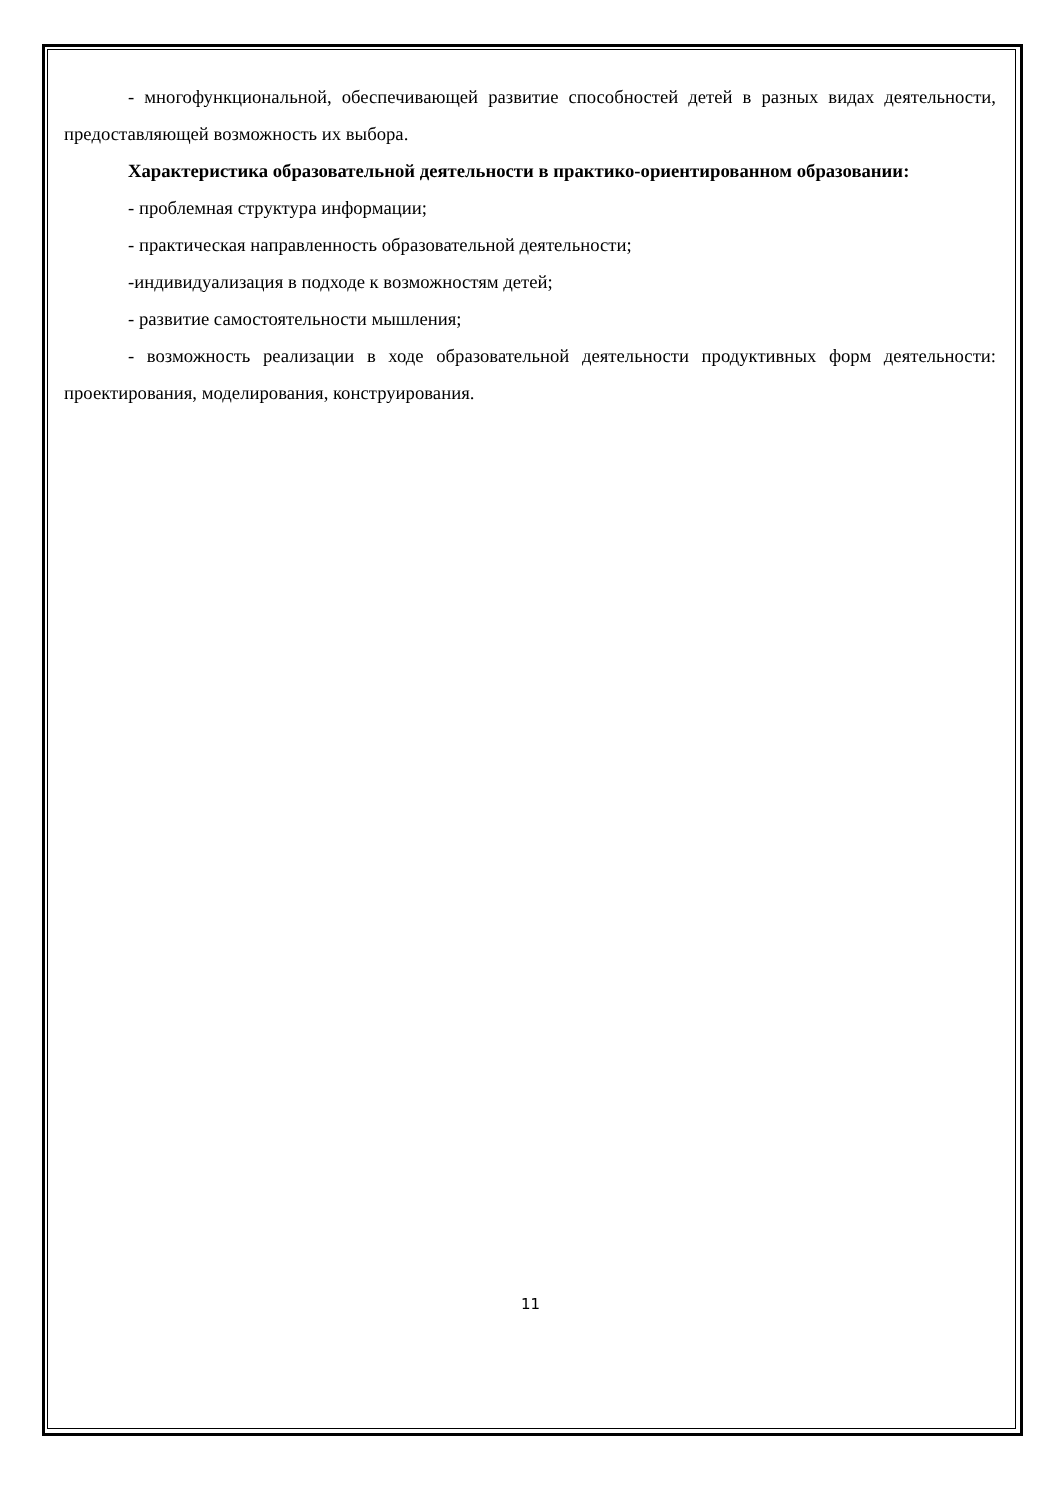- многофункциональной, обеспечивающей развитие способностей детей в разных видах деятельности, предоставляющей возможность их выбора.
Характеристика образовательной деятельности в практико-ориентированном образовании:
- проблемная структура информации;
- практическая направленность образовательной деятельности;
-индивидуализация в подходе к возможностям детей;
- развитие самостоятельности мышления;
- возможность реализации в ходе образовательной деятельности продуктивных форм деятельности: проектирования, моделирования, конструирования.
11